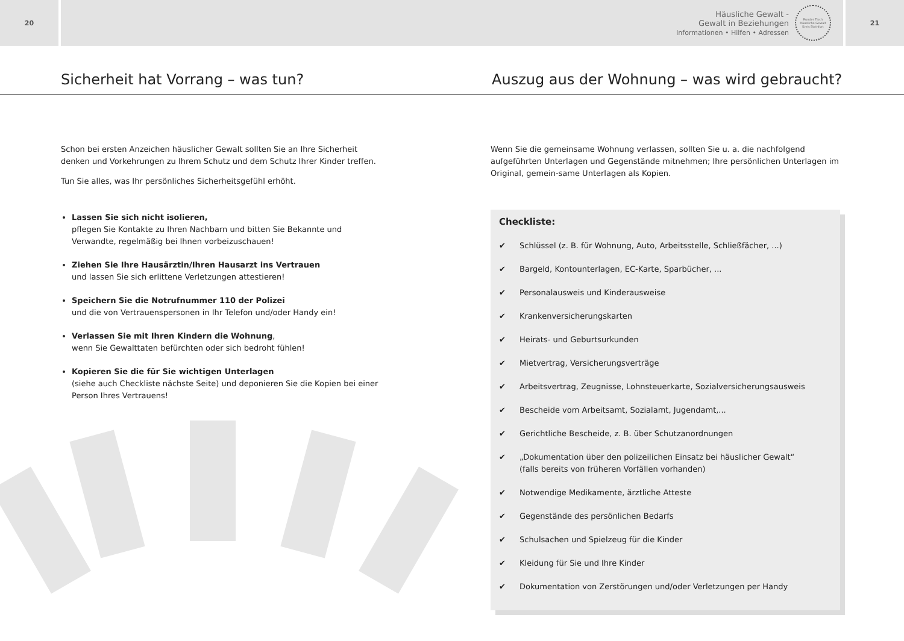20
Häusliche Gewalt -
Gewalt in Beziehungen
Informationen • Hilfen • Adressen
Runder Tisch
Häusliche Gewalt
Kreis Steinfurt
21
Sicherheit hat Vorrang – was tun? Auszug aus der Wohnung – was wird gebraucht?
Schon bei ersten Anzeichen häuslicher Gewalt sollten Sie an Ihre Sicherheit denken und Vorkehrungen zu Ihrem Schutz und dem Schutz Ihrer Kinder treffen.
Tun Sie alles, was Ihr persönliches Sicherheitsgefühl erhöht.
Lassen Sie sich nicht isolieren,
pflegen Sie Kontakte zu Ihren Nachbarn und bitten Sie Bekannte und Verwandte, regelmäßig bei Ihnen vorbeizuschauen!
Ziehen Sie Ihre Hausärztin/Ihren Hausarzt ins Vertrauen
und lassen Sie sich erlittene Verletzungen attestieren!
Speichern Sie die Notrufnummer 110 der Polizei
und die von Vertrauenspersonen in Ihr Telefon und/oder Handy ein!
Verlassen Sie mit Ihren Kindern die Wohnung,
wenn Sie Gewalttaten befürchten oder sich bedroht fühlen!
Kopieren Sie die für Sie wichtigen Unterlagen
(siehe auch Checkliste nächste Seite) und deponieren Sie die Kopien bei einer Person Ihres Vertrauens!
Wenn Sie die gemeinsame Wohnung verlassen, sollten Sie u. a. die nachfolgend aufgeführten Unterlagen und Gegenstände mitnehmen; Ihre persönlichen Unterlagen im Original, gemein-same Unterlagen als Kopien.
Checkliste:
✔ Schlüssel (z. B. für Wohnung, Auto, Arbeitsstelle, Schließfächer, ...)
✔ Bargeld, Kontounterlagen, EC-Karte, Sparbücher, ...
✔ Personalausweis und Kinderausweise
✔ Krankenversicherungskarten
✔ Heirats- und Geburtsurkunden
✔ Mietvertrag, Versicherungsverträge
✔ Arbeitsvertrag, Zeugnisse, Lohnsteuerkarte, Sozialversicherungsausweis
✔ Bescheide vom Arbeitsamt, Sozialamt, Jugendamt,...
✔ Gerichtliche Bescheide, z. B. über Schutzanordnungen
✔ „Dokumentation über den polizeilichen Einsatz bei häuslicher Gewalt“
(falls bereits von früheren Vorfällen vorhanden)
✔ Notwendige Medikamente, ärztliche Atteste
✔ Gegenstände des persönlichen Bedarfs
✔ Schulsachen und Spielzeug für die Kinder
✔ Kleidung für Sie und Ihre Kinder
✔ Dokumentation von Zerstörungen und/oder Verletzungen per Handy